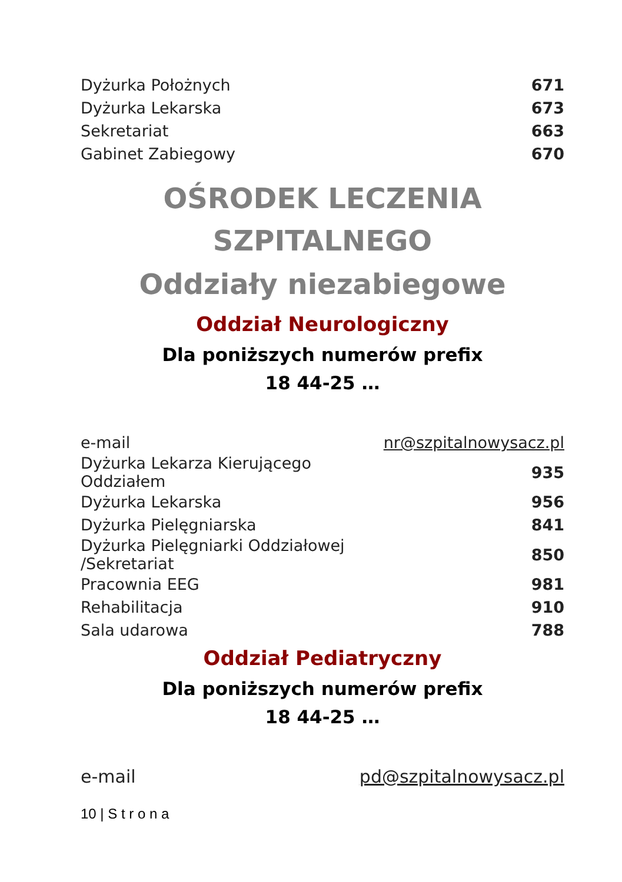| Dyżurka Położnych | 671 |
| Dyżurka Lekarska | 673 |
| Sekretariat | 663 |
| Gabinet Zabiegowy | 670 |
OŚRODEK LECZENIA
SZPITALNEGO
Oddziały niezabiegowe
Oddział Neurologiczny
Dla poniższych numerów prefix
18 44-25 …
| e-mail | nr@szpitalnowysacz.pl |
| Dyżurka Lekarza Kierującego Oddziałem | 935 |
| Dyżurka Lekarska | 956 |
| Dyżurka Pielęgniarska | 841 |
| Dyżurka Pielęgniarki Oddziałowej /Sekretariat | 850 |
| Pracownia EEG | 981 |
| Rehabilitacja | 910 |
| Sala udarowa | 788 |
Oddział Pediatryczny
Dla poniższych numerów prefix
18 44-25 …
| e-mail | pd@szpitalnowysacz.pl |
10 | S t r o n a